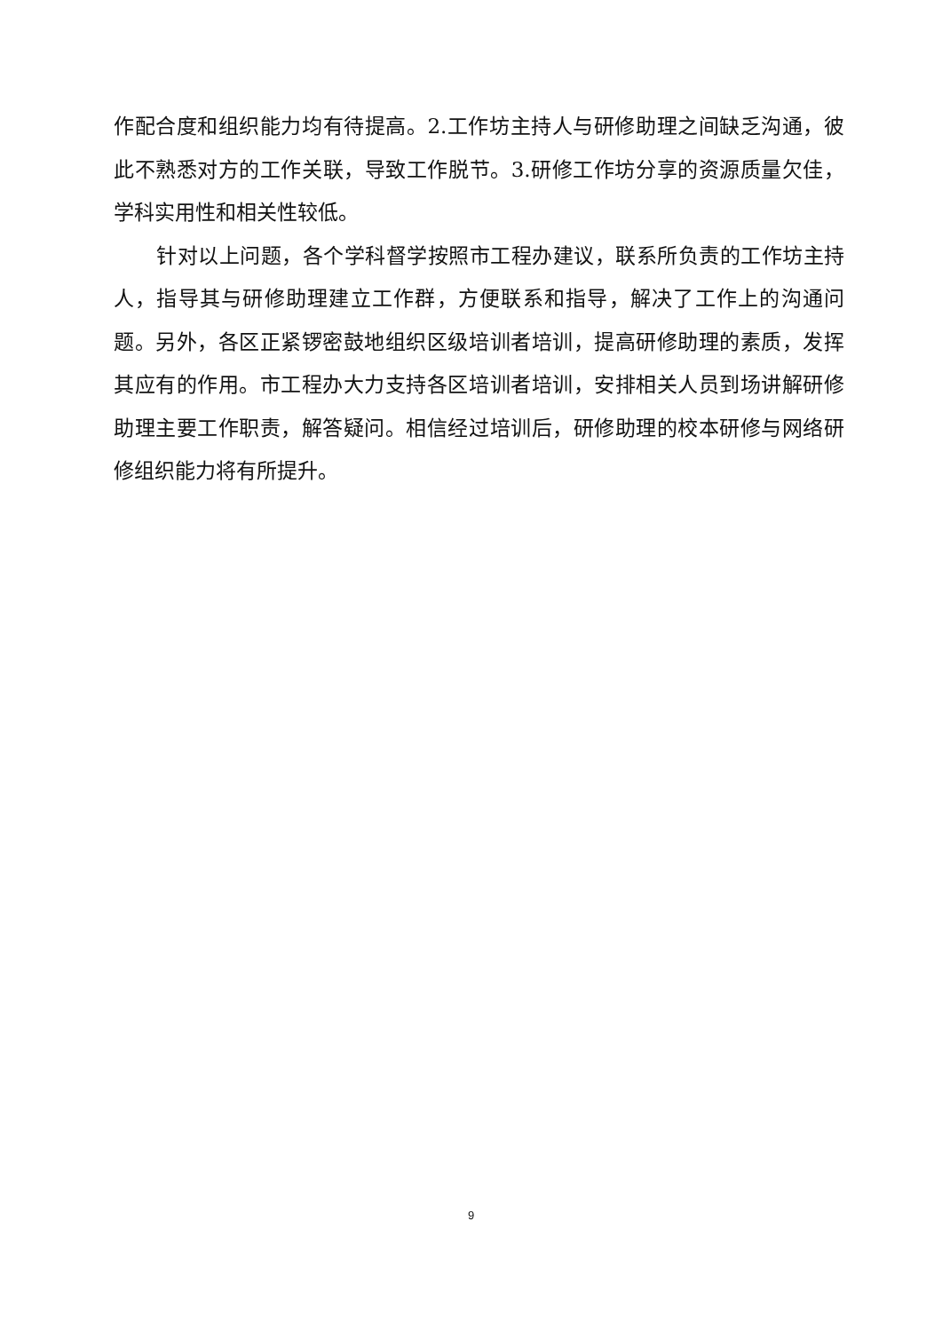作配合度和组织能力均有待提高。2.工作坊主持人与研修助理之间缺乏沟通，彼此不熟悉对方的工作关联，导致工作脱节。3.研修工作坊分享的资源质量欠佳，学科实用性和相关性较低。
针对以上问题，各个学科督学按照市工程办建议，联系所负责的工作坊主持人，指导其与研修助理建立工作群，方便联系和指导，解决了工作上的沟通问题。另外，各区正紧锣密鼓地组织区级培训者培训，提高研修助理的素质，发挥其应有的作用。市工程办大力支持各区培训者培训，安排相关人员到场讲解研修助理主要工作职责，解答疑问。相信经过培训后，研修助理的校本研修与网络研修组织能力将有所提升。
9